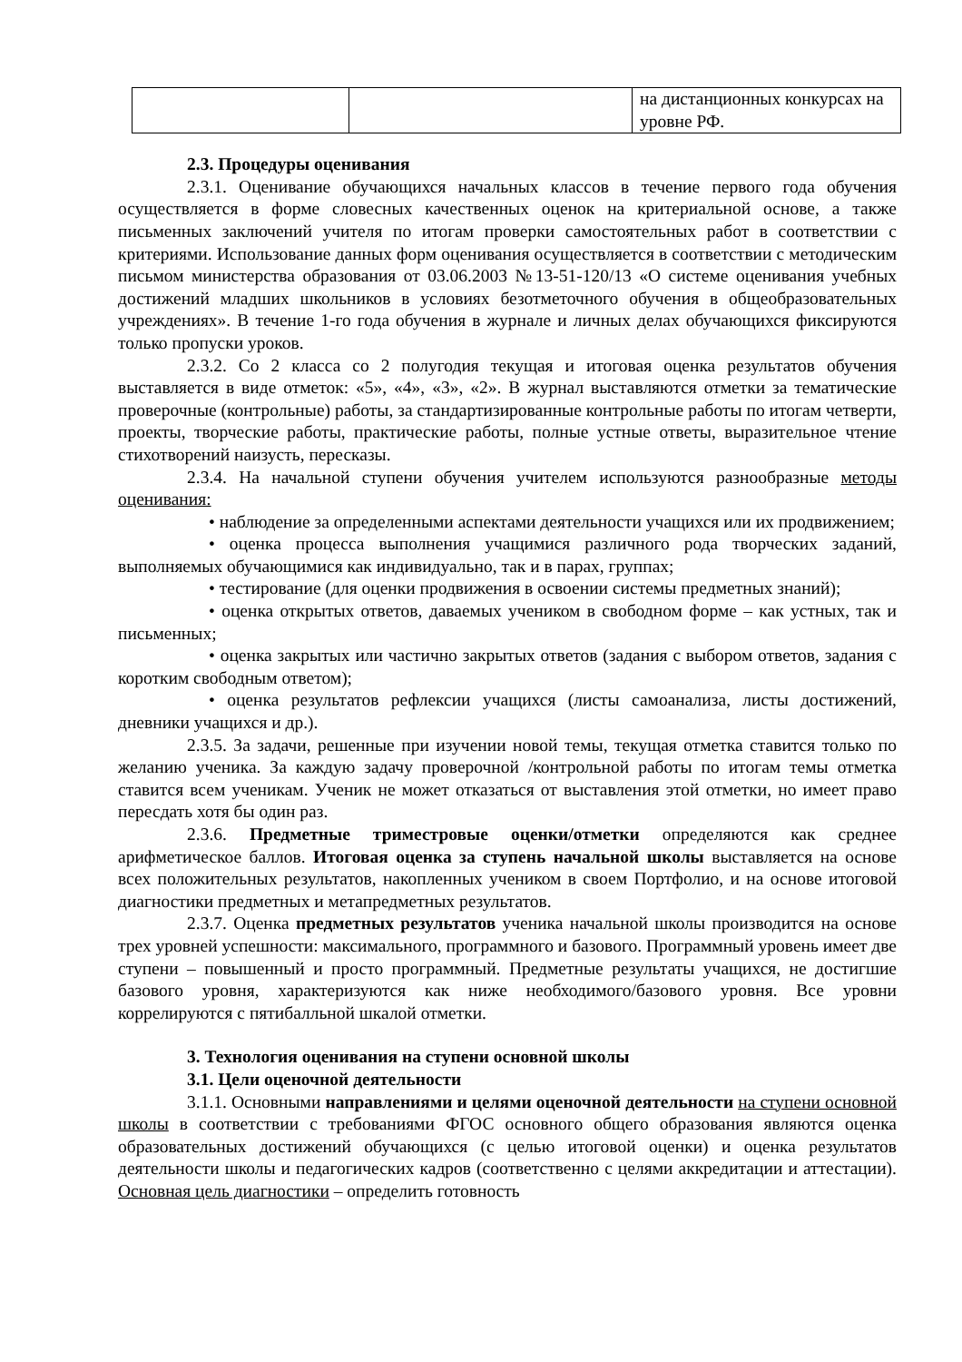| | | на дистанционных конкурсах на уровне РФ. |
2.3. Процедуры оценивания
2.3.1. Оценивание обучающихся начальных классов в течение первого года обучения осуществляется в форме словесных качественных оценок на критериальной основе, а также письменных заключений учителя по итогам проверки самостоятельных работ в соответствии с критериями. Использование данных форм оценивания осуществляется в соответствии с методическим письмом министерства образования от 03.06.2003 №13-51-120/13 «О системе оценивания учебных достижений младших школьников в условиях безотметочного обучения в общеобразовательных учреждениях». В течение 1-го года обучения в журнале и личных делах обучающихся фиксируются только пропуски уроков.
2.3.2. Со 2 класса со 2 полугодия текущая и итоговая оценка результатов обучения выставляется в виде отметок: «5», «4», «3», «2». В журнал выставляются отметки за тематические проверочные (контрольные) работы, за стандартизированные контрольные работы по итогам четверти, проекты, творческие работы, практические работы, полные устные ответы, выразительное чтение стихотворений наизусть, пересказы.
2.3.4. На начальной ступени обучения учителем используются разнообразные методы оценивания:
• наблюдение за определенными аспектами деятельности учащихся или их продвижением;
• оценка процесса выполнения учащимися различного рода творческих заданий, выполняемых обучающимися как индивидуально, так и в парах, группах;
• тестирование (для оценки продвижения в освоении системы предметных знаний);
• оценка открытых ответов, даваемых учеником в свободном форме – как устных, так и письменных;
• оценка закрытых или частично закрытых ответов (задания с выбором ответов, задания с коротким свободным ответом);
• оценка результатов рефлексии учащихся (листы самоанализа, листы достижений, дневники учащихся и др.).
2.3.5. За задачи, решенные при изучении новой темы, текущая отметка ставится только по желанию ученика. За каждую задачу проверочной /контрольной работы по итогам темы отметка ставится всем ученикам. Ученик не может отказаться от выставления этой отметки, но имеет право пересдать хотя бы один раз.
2.3.6. Предметные триместровые оценки/отметки определяются как среднее арифметическое баллов. Итоговая оценка за ступень начальной школы выставляется на основе всех положительных результатов, накопленных учеником в своем Портфолио, и на основе итоговой диагностики предметных и метапредметных результатов.
2.3.7. Оценка предметных результатов ученика начальной школы производится на основе трех уровней успешности: максимального, программного и базового. Программный уровень имеет две ступени – повышенный и просто программный. Предметные результаты учащихся, не достигшие базового уровня, характеризуются как ниже необходимого/базового уровня. Все уровни коррелируются с пятибалльной шкалой отметки.
3. Технология оценивания на ступени основной школы
3.1. Цели оценочной деятельности
3.1.1. Основными направлениями и целями оценочной деятельности на ступени основной школы в соответствии с требованиями ФГОС основного общего образования являются оценка образовательных достижений обучающихся (с целью итоговой оценки) и оценка результатов деятельности школы и педагогических кадров (соответственно с целями аккредитации и аттестации). Основная цель диагностики – определить готовность